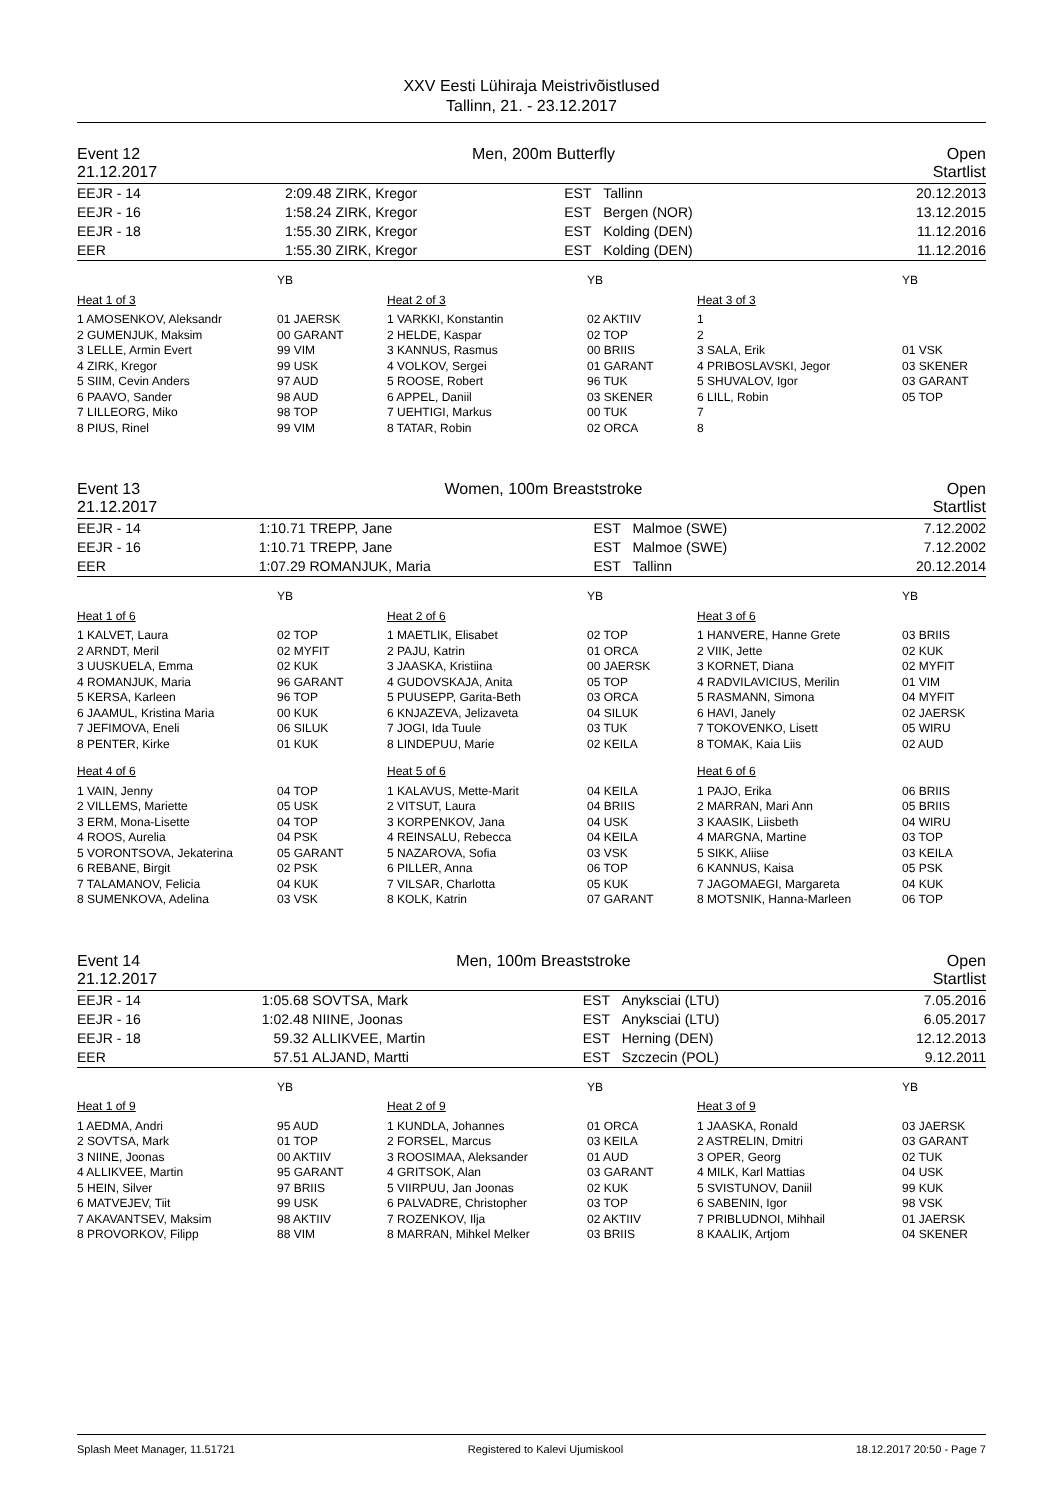XXV Eesti Lühiraja Meistrivõistlused
Tallinn, 21. - 23.12.2017
Event 12 Men, 200m Butterfly Open
21.12.2017 Startlist
| EEJR - 14 | 2:09.48 | ZIRK, Kregor | EST | Tallinn | 20.12.2013 |
| EEJR - 16 | 1:58.24 | ZIRK, Kregor | EST | Bergen (NOR) | 13.12.2015 |
| EEJR - 18 | 1:55.30 | ZIRK, Kregor | EST | Kolding (DEN) | 11.12.2016 |
| EER | 1:55.30 | ZIRK, Kregor | EST | Kolding (DEN) | 11.12.2016 |
| | YB | | YB | | YB |
| Heat 1 of 3 | | Heat 2 of 3 | | Heat 3 of 3 | |
| 1 AMOSENKOV, Aleksandr | 01 JAERSK | 1 VARKKI, Konstantin | 02 AKTIIV | 1 | |
| 2 GUMENJUK, Maksim | 00 GARANT | 2 HELDE, Kaspar | 02 TOP | 2 | |
| 3 LELLE, Armin Evert | 99 VIM | 3 KANNUS, Rasmus | 00 BRIIS | 3 SALA, Erik | 01 VSK |
| 4 ZIRK, Kregor | 99 USK | 4 VOLKOV, Sergei | 01 GARANT | 4 PRIBOSLAVSKI, Jegor | 03 SKENER |
| 5 SIIM, Cevin Anders | 97 AUD | 5 ROOSE, Robert | 96 TUK | 5 SHUVALOV, Igor | 03 GARANT |
| 6 PAAVO, Sander | 98 AUD | 6 APPEL, Daniil | 03 SKENER | 6 LILL, Robin | 05 TOP |
| 7 LILLEORG, Miko | 98 TOP | 7 UEHTIGI, Markus | 00 TUK | 7 | |
| 8 PIUS, Rinel | 99 VIM | 8 TATAR, Robin | 02 ORCA | 8 | |
Event 13 Women, 100m Breaststroke Open
21.12.2017 Startlist
| EEJR - 14 | 1:10.71 | TREPP, Jane | EST | Malmoe (SWE) | 7.12.2002 |
| EEJR - 16 | 1:10.71 | TREPP, Jane | EST | Malmoe (SWE) | 7.12.2002 |
| EER | 1:07.29 | ROMANJUK, Maria | EST | Tallinn | 20.12.2014 |
| | YB | | YB | | YB |
| Heat 1 of 6 | | Heat 2 of 6 | | Heat 3 of 6 | |
| 1 KALVET, Laura | 02 TOP | 1 MAETLIK, Elisabet | 02 TOP | 1 HANVERE, Hanne Grete | 03 BRIIS |
| 2 ARNDT, Meril | 02 MYFIT | 2 PAJU, Katrin | 01 ORCA | 2 VIIK, Jette | 02 KUK |
| 3 UUSKUELA, Emma | 02 KUK | 3 JAASKA, Kristiina | 00 JAERSK | 3 KORNET, Diana | 02 MYFIT |
| 4 ROMANJUK, Maria | 96 GARANT | 4 GUDOVSKAJA, Anita | 05 TOP | 4 RADVILAVICIUS, Merilin | 01 VIM |
| 5 KERSA, Karleen | 96 TOP | 5 PUUSEPP, Garita-Beth | 03 ORCA | 5 RASMANN, Simona | 04 MYFIT |
| 6 JAAMUL, Kristina Maria | 00 KUK | 6 KNJAZEVA, Jelizaveta | 04 SILUK | 6 HAVI, Janely | 02 JAERSK |
| 7 JEFIMOVA, Eneli | 06 SILUK | 7 JOGI, Ida Tuule | 03 TUK | 7 TOKOVENKO, Lisett | 05 WIRU |
| 8 PENTER, Kirke | 01 KUK | 8 LINDEPUU, Marie | 02 KEILA | 8 TOMAK, Kaia Liis | 02 AUD |
| Heat 4 of 6 | | Heat 5 of 6 | | Heat 6 of 6 | |
| 1 VAIN, Jenny | 04 TOP | 1 KALAVUS, Mette-Marit | 04 KEILA | 1 PAJO, Erika | 06 BRIIS |
| 2 VILLEMS, Mariette | 05 USK | 2 VITSUT, Laura | 04 BRIIS | 2 MARRAN, Mari Ann | 05 BRIIS |
| 3 ERM, Mona-Lisette | 04 TOP | 3 KORPENKOV, Jana | 04 USK | 3 KAASIK, Liisbeth | 04 WIRU |
| 4 ROOS, Aurelia | 04 PSK | 4 REINSALU, Rebecca | 04 KEILA | 4 MARGNA, Martine | 03 TOP |
| 5 VORONTSOVA, Jekaterina | 05 GARANT | 5 NAZAROVA, Sofia | 03 VSK | 5 SIKK, Aliise | 03 KEILA |
| 6 REBANE, Birgit | 02 PSK | 6 PILLER, Anna | 06 TOP | 6 KANNUS, Kaisa | 05 PSK |
| 7 TALAMANOV, Felicia | 04 KUK | 7 VILSAR, Charlotta | 05 KUK | 7 JAGOMAEGI, Margareta | 04 KUK |
| 8 SUMENKOVA, Adelina | 03 VSK | 8 KOLK, Katrin | 07 GARANT | 8 MOTSNIK, Hanna-Marleen | 06 TOP |
Event 14 Men, 100m Breaststroke Open
21.12.2017 Startlist
| EEJR - 14 | 1:05.68 | SOVTSA, Mark | EST | Anyksciai (LTU) | 7.05.2016 |
| EEJR - 16 | 1:02.48 | NIINE, Joonas | EST | Anyksciai (LTU) | 6.05.2017 |
| EEJR - 18 | 59.32 | ALLIKVEE, Martin | EST | Herning (DEN) | 12.12.2013 |
| EER | 57.51 | ALJAND, Martti | EST | Szczecin (POL) | 9.12.2011 |
| | YB | | YB | | YB |
| Heat 1 of 9 | | Heat 2 of 9 | | Heat 3 of 9 | |
| 1 AEDMA, Andri | 95 AUD | 1 KUNDLA, Johannes | 01 ORCA | 1 JAASKA, Ronald | 03 JAERSK |
| 2 SOVTSA, Mark | 01 TOP | 2 FORSEL, Marcus | 03 KEILA | 2 ASTRELIN, Dmitri | 03 GARANT |
| 3 NIINE, Joonas | 00 AKTIIV | 3 ROOSIMAA, Aleksander | 01 AUD | 3 OPER, Georg | 02 TUK |
| 4 ALLIKVEE, Martin | 95 GARANT | 4 GRITSOK, Alan | 03 GARANT | 4 MILK, Karl Mattias | 04 USK |
| 5 HEIN, Silver | 97 BRIIS | 5 VIIRPUU, Jan Joonas | 02 KUK | 5 SVISTUNOV, Daniil | 99 KUK |
| 6 MATVEJEV, Tiit | 99 USK | 6 PALVADRE, Christopher | 03 TOP | 6 SABENIN, Igor | 98 VSK |
| 7 AKAVANTSEV, Maksim | 98 AKTIIV | 7 ROZENKOV, Ilja | 02 AKTIIV | 7 PRIBLUDNOI, Mihhail | 01 JAERSK |
| 8 PROVORKOV, Filipp | 88 VIM | 8 MARRAN, Mihkel Melker | 03 BRIIS | 8 KAALIK, Artjom | 04 SKENER |
Splash Meet Manager, 11.51721 Registered to Kalevi Ujumiskool 18.12.2017 20:50 - Page 7